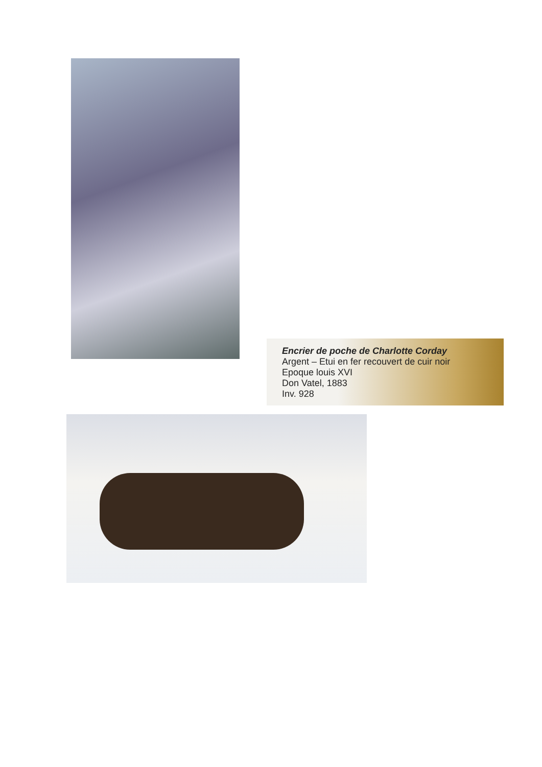Encrier de poche de Charlotte Corday
Argent – Etui en fer recouvert de cuir noir
Epoque louis XVI
Don Vatel, 1883
Inv. 928